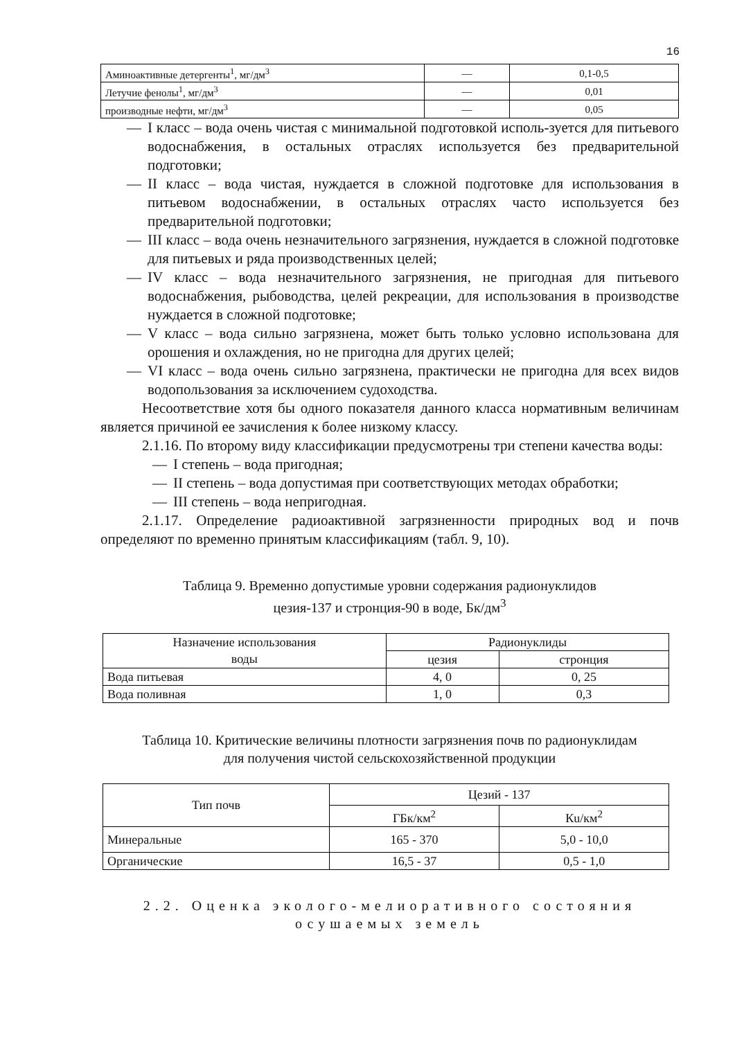16
| Аминоактивные детергенты<sup>1</sup>, мг/дм<sup>3</sup> | — | 0,1-0,5 |
| Летучие фенолы<sup>1</sup>, мг/дм<sup>3</sup> | — | 0,01 |
| производные нефти, мг/дм<sup>3</sup> | — | 0,05 |
— I класс – вода очень чистая с минимальной подготовкой исполь-зуется для питьевого водоснабжения, в остальных отраслях используется без предварительной подготовки;
— II класс – вода чистая, нуждается в сложной подготовке для использования в питьевом водоснабжении, в остальных отраслях часто используется без предварительной подготовки;
— III класс – вода очень незначительного загрязнения, нуждается в сложной подготовке для питьевых и ряда производственных целей;
— IV класс – вода незначительного загрязнения, не пригодная для питьевого водоснабжения, рыбоводства, целей рекреации, для использования в производстве нуждается в сложной подготовке;
— V класс – вода сильно загрязнена, может быть только условно использована для орошения и охлаждения, но не пригодна для других целей;
— VI класс – вода очень сильно загрязнена, практически не пригодна для всех видов водопользования за исключением судоходства.
Несоответствие хотя бы одного показателя данного класса нормативным величинам является причиной ее зачисления к более низкому классу.
2.1.16. По второму виду классификации предусмотрены три степени качества воды:
— I степень – вода пригодная;
— II степень – вода допустимая при соответствующих методах обработки;
— III степень – вода непригодная.
2.1.17. Определение радиоактивной загрязненности природных вод и почв определяют по временно принятым классификациям (табл. 9, 10).
Таблица 9. Временно допустимые уровни содержания радионуклидов
цезия-137 и стронция-90 в воде, Бк/дм<sup>3</sup>
| Назначение использования воды | Радионуклиды | |
| --- | --- | --- |
| | цезия | стронция |
| Вода питьевая | 4, 0 | 0, 25 |
| Вода поливная | 1, 0 | 0,3 |
Таблица 10. Критические величины плотности загрязнения почв по радионуклидам
для получения чистой сельскохозяйственной продукции
| Тип почв | Цезий - 137 | |
| --- | --- | --- |
| | ГБк/км<sup>2</sup> | Кu/км<sup>2</sup> |
| Минеральные | 165 - 370 | 5,0 - 10,0 |
| Органические | 16,5 - 37 | 0,5 - 1,0 |
2.2. Оценка эколого-мелиоративного состояния
осушаемых земель